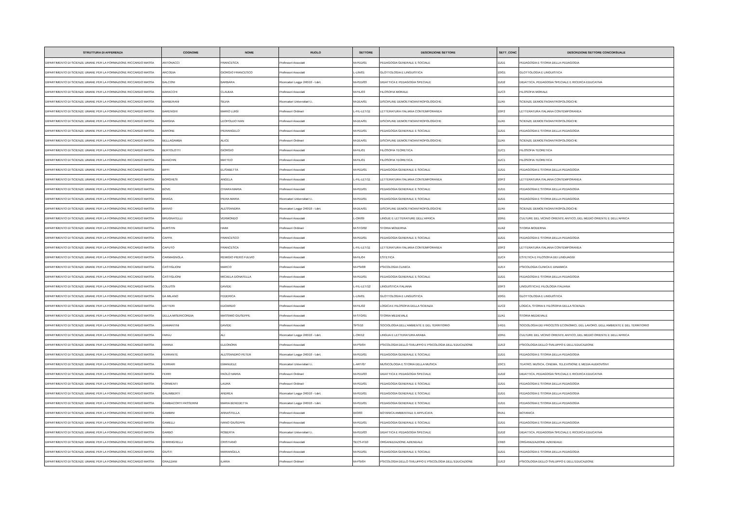| STRUTTURA DI AFFERENZA | COGNOME | NOME | RUOLO | SETTORE | DESCRIZIONE SETTORE | SETT_CONC | DESCRIZIONE SETTORE CONCORSUALE |
| --- | --- | --- | --- | --- | --- | --- | --- |
| DIPARTIMENTO DI SCIENZE UMANE PER LA FORMAZIONE RICCARDO MASSA | ANTONACCI | FRANCESCA | Professori Associati | M-PED/01 | PEDAGOGIA GENERALE E SOCIALE | 11/D1 | PEDAGOGIA E STORIA DELLA PEDAGOGIA |
| DIPARTIMENTO DI SCIENZE UMANE PER LA FORMAZIONE RICCARDO MASSA | ARCODIA | GIORGIO FRANCESCO | Professori Associati | L-LIN/01 | GLOTTOLOGIA E LINGUISTICA | 10/G1 | GLOTTOLOGIA E LINGUISTICA |
| DIPARTIMENTO DI SCIENZE UMANE PER LA FORMAZIONE RICCARDO MASSA | BALCONI | BARBARA | Ricercatori Legge 240/10 - t.det. | M-PED/03 | DIDATTICA E PEDAGOGIA SPECIALE | 11/D2 | DIDATTICA, PEDAGOGIA SPECIALE E RICERCA EDUCATIVA |
| DIPARTIMENTO DI SCIENZE UMANE PER LA FORMAZIONE RICCARDO MASSA | BARACCHI | CLAUDIA | Professori Associati | M-FIL/03 | FILOSOFIA MORALE | 11/C3 | FILOSOFIA MORALE |
| DIPARTIMENTO DI SCIENZE UMANE PER LA FORMAZIONE RICCARDO MASSA | BARBERANI | SILVIA | Ricercatori Universitari t.i. | M-DEA/01 | DISCIPLINE DEMOETNOANTROPOLOGICHE | 11/A5 | SCIENZE DEMOETNOANTROPOLOGICHE |
| DIPARTIMENTO DI SCIENZE UMANE PER LA FORMAZIONE RICCARDO MASSA | BARENGHI | MARIO LUIGI | Professori Ordinari | L-FIL-LET/11 | LETTERATURA ITALIANA CONTEMPORANEA | 10/F2 | LETTERATURA ITALIANA CONTEMPORANEA |
| DIPARTIMENTO DI SCIENZE UMANE PER LA FORMAZIONE RICCARDO MASSA | BARGNA | LEOPOLDO IVAN | Professori Associati | M-DEA/01 | DISCIPLINE DEMOETNOANTROPOLOGICHE | 11/A5 | SCIENZE DEMOETNOANTROPOLOGICHE |
| DIPARTIMENTO DI SCIENZE UMANE PER LA FORMAZIONE RICCARDO MASSA | BARONE | PIERANGELO | Professori Associati | M-PED/01 | PEDAGOGIA GENERALE E SOCIALE | 11/D1 | PEDAGOGIA E STORIA DELLA PEDAGOGIA |
| DIPARTIMENTO DI SCIENZE UMANE PER LA FORMAZIONE RICCARDO MASSA | BELLAGAMBA | ALICE | Professori Ordinari | M-DEA/01 | DISCIPLINE DEMOETNOANTROPOLOGICHE | 11/A5 | SCIENZE DEMOETNOANTROPOLOGICHE |
| DIPARTIMENTO DI SCIENZE UMANE PER LA FORMAZIONE RICCARDO MASSA | BERTOLOTTI | GIORGIO | Professori Associati | M-FIL/01 | FILOSOFIA TEORETICA | 11/C1 | FILOSOFIA TEORETICA |
| DIPARTIMENTO DI SCIENZE UMANE PER LA FORMAZIONE RICCARDO MASSA | BIANCHIN | MATTEO | Professori Associati | M-FIL/01 | FILOSOFIA TEORETICA | 11/C1 | FILOSOFIA TEORETICA |
| DIPARTIMENTO DI SCIENZE UMANE PER LA FORMAZIONE RICCARDO MASSA | BIFFI | ELISABETTA | Professori Associati | M-PED/01 | PEDAGOGIA GENERALE E SOCIALE | 11/D1 | PEDAGOGIA E STORIA DELLA PEDAGOGIA |
| DIPARTIMENTO DI SCIENZE UMANE PER LA FORMAZIONE RICCARDO MASSA | BORGHESI | ANGELA | Professori Associati | L-FIL-LET/11 | LETTERATURA ITALIANA CONTEMPORANEA | 10/F2 | LETTERATURA ITALIANA CONTEMPORANEA |
| DIPARTIMENTO DI SCIENZE UMANE PER LA FORMAZIONE RICCARDO MASSA | BOVE | CHIARA MARIA | Professori Associati | M-PED/01 | PEDAGOGIA GENERALE E SOCIALE | 11/D1 | PEDAGOGIA E STORIA DELLA PEDAGOGIA |
| DIPARTIMENTO DI SCIENZE UMANE PER LA FORMAZIONE RICCARDO MASSA | BRAGA | PIERA MARIA | Ricercatori Universitari t.i. | M-PED/01 | PEDAGOGIA GENERALE E SOCIALE | 11/D1 | PEDAGOGIA E STORIA DELLA PEDAGOGIA |
| DIPARTIMENTO DI SCIENZE UMANE PER LA FORMAZIONE RICCARDO MASSA | BRIVIO | ALESSANDRA | Ricercatori Legge 240/10 - t.det. | M-DEA/01 | DISCIPLINE DEMOETNOANTROPOLOGICHE | 11/A5 | SCIENZE DEMOETNOANTROPOLOGICHE |
| DIPARTIMENTO DI SCIENZE UMANE PER LA FORMAZIONE RICCARDO MASSA | BRUGNATELLI | VERMONDO | Professori Associati | L-OR/09 | LINGUE E LETTERATURE DELL'AFRICA | 10/N1 | CULTURE DEL VICINO ORIENTE ANTICO, DEL MEDIO ORIENTE E DELL'AFRICA |
| DIPARTIMENTO DI SCIENZE UMANE PER LA FORMAZIONE RICCARDO MASSA | BURSTIN | HAIM | Professori Ordinari | M-STO/02 | STORIA MODERNA | 11/A2 | STORIA MODERNA |
| DIPARTIMENTO DI SCIENZE UMANE PER LA FORMAZIONE RICCARDO MASSA | CAPPA | FRANCESCO | Professori Associati | M-PED/01 | PEDAGOGIA GENERALE E SOCIALE | 11/D1 | PEDAGOGIA E STORIA DELLA PEDAGOGIA |
| DIPARTIMENTO DI SCIENZE UMANE PER LA FORMAZIONE RICCARDO MASSA | CAPUTO | FRANCESCA | Professori Associati | L-FIL-LET/11 | LETTERATURA ITALIANA CONTEMPORANEA | 10/F2 | LETTERATURA ITALIANA CONTEMPORANEA |
| DIPARTIMENTO DI SCIENZE UMANE PER LA FORMAZIONE RICCARDO MASSA | CARMAGNOLA | REMIGIO PIERO FULVIO | Professori Associati | M-FIL/04 | ESTETICA | 11/C4 | ESTETICA E FILOSOFIA DEI LINGUAGGI |
| DIPARTIMENTO DI SCIENZE UMANE PER LA FORMAZIONE RICCARDO MASSA | CASTIGLIONI | MARCO | Professori Associati | M-PSI/08 | PSICOLOGIA CLINICA | 11/E4 | PSICOLOGIA CLINICA E DINAMICA |
| DIPARTIMENTO DI SCIENZE UMANE PER LA FORMAZIONE RICCARDO MASSA | CASTIGLIONI | MICAELA DONATELLA | Professori Associati | M-PED/01 | PEDAGOGIA GENERALE E SOCIALE | 11/D1 | PEDAGOGIA E STORIA DELLA PEDAGOGIA |
| DIPARTIMENTO DI SCIENZE UMANE PER LA FORMAZIONE RICCARDO MASSA | COLUSSI | DAVIDE | Professori Associati | L-FIL-LET/12 | LINGUISTICA ITALIANA | 10/F3 | LINGUISTICA E FILOLOGIA ITALIANA |
| DIPARTIMENTO DI SCIENZE UMANE PER LA FORMAZIONE RICCARDO MASSA | DA MILANO | FEDERICA | Professori Associati | L-LIN/01 | GLOTTOLOGIA E LINGUISTICA | 10/G1 | GLOTTOLOGIA E LINGUISTICA |
| DIPARTIMENTO DI SCIENZE UMANE PER LA FORMAZIONE RICCARDO MASSA | DATTERI | EDOARDO | Professori Associati | M-FIL/02 | LOGICA E FILOSOFIA DELLA SCIENZA | 11/C2 | LOGICA, STORIA E FILOSOFIA DELLA SCIENZA |
| DIPARTIMENTO DI SCIENZE UMANE PER LA FORMAZIONE RICCARDO MASSA | DELLA MISERICORDIA | MASSIMO GIUSEPPE | Professori Associati | M-STO/01 | STORIA MEDIEVALE | 11/A1 | STORIA MEDIEVALE |
| DIPARTIMENTO DI SCIENZE UMANE PER LA FORMAZIONE RICCARDO MASSA | DIAMANTINI | DAVIDE | Professori Associati | SPS/10 | SOCIOLOGIA DELL'AMBIENTE E DEL TERRITORIO | 14/D1 | SOCIOLOGIA DEI PROCESSI ECONOMICI, DEL LAVORO, DELL'AMBIENTE E DEL TERRITORIO |
| DIPARTIMENTO DI SCIENZE UMANE PER LA FORMAZIONE RICCARDO MASSA | FARAJ | ALI | Ricercatori Legge 240/10 - t.det. | L-OR/12 | LINGUA E LETTERATURA ARABA | 10/N1 | CULTURE DEL VICINO ORIENTE ANTICO, DEL MEDIO ORIENTE E DELL'AFRICA |
| DIPARTIMENTO DI SCIENZE UMANE PER LA FORMAZIONE RICCARDO MASSA | FARINA | ELEONORA | Professori Associati | M-PSI/04 | PSICOLOGIA DELLO SVILUPPO E PSICOLOGIA DELL'EDUCAZIONE | 11/E2 | PSICOLOGIA DELLO SVILUPPO E DELL'EDUCAZIONE |
| DIPARTIMENTO DI SCIENZE UMANE PER LA FORMAZIONE RICCARDO MASSA | FERRANTE | ALESSANDRO PETER | Ricercatori Legge 240/10 - t.det. | M-PED/01 | PEDAGOGIA GENERALE E SOCIALE | 11/D1 | PEDAGOGIA E STORIA DELLA PEDAGOGIA |
| DIPARTIMENTO DI SCIENZE UMANE PER LA FORMAZIONE RICCARDO MASSA | FERRARI | EMANUELE | Ricercatori Universitari t.i. | L-ART/07 | MUSICOLOGIA E STORIA DELLA MUSICA | 10/C1 | TEATRO, MUSICA, CINEMA, TELEVISIONE E MEDIA AUDIOVISIVI |
| DIPARTIMENTO DI SCIENZE UMANE PER LA FORMAZIONE RICCARDO MASSA | FERRI | PAOLO MARIA | Professori Ordinari | M-PED/03 | DIDATTICA E PEDAGOGIA SPECIALE | 11/D2 | DIDATTICA, PEDAGOGIA SPECIALE E RICERCA EDUCATIVA |
| DIPARTIMENTO DI SCIENZE UMANE PER LA FORMAZIONE RICCARDO MASSA | FORMENTI | LAURA | Professori Ordinari | M-PED/01 | PEDAGOGIA GENERALE E SOCIALE | 11/D1 | PEDAGOGIA E STORIA DELLA PEDAGOGIA |
| DIPARTIMENTO DI SCIENZE UMANE PER LA FORMAZIONE RICCARDO MASSA | GALIMBERTI | ANDREA | Ricercatori Legge 240/10 - t.det. | M-PED/01 | PEDAGOGIA GENERALE E SOCIALE | 11/D1 | PEDAGOGIA E STORIA DELLA PEDAGOGIA |
| DIPARTIMENTO DI SCIENZE UMANE PER LA FORMAZIONE RICCARDO MASSA | GAMBACORTI PASSERINI | MARIA BENEDETTA | Ricercatori Legge 240/10 - t.det. | M-PED/01 | PEDAGOGIA GENERALE E SOCIALE | 11/D1 | PEDAGOGIA E STORIA DELLA PEDAGOGIA |
| DIPARTIMENTO DI SCIENZE UMANE PER LA FORMAZIONE RICCARDO MASSA | GAMBINI | ANNASTELLA | Professori Associati | BIO/03 | BOTANICA AMBIENTALE E APPLICATA | 05/A1 | BOTANICA |
| DIPARTIMENTO DI SCIENZE UMANE PER LA FORMAZIONE RICCARDO MASSA | GAMELLI | IVANO GIUSEPPE | Professori Associati | M-PED/01 | PEDAGOGIA GENERALE E SOCIALE | 11/D1 | PEDAGOGIA E STORIA DELLA PEDAGOGIA |
| DIPARTIMENTO DI SCIENZE UMANE PER LA FORMAZIONE RICCARDO MASSA | GARBO | ROBERTA | Ricercatori Universitari t.i. | M-PED/03 | DIDATTICA E PEDAGOGIA SPECIALE | 11/D2 | DIDATTICA, PEDAGOGIA SPECIALE E RICERCA EDUCATIVA |
| DIPARTIMENTO DI SCIENZE UMANE PER LA FORMAZIONE RICCARDO MASSA | GHIRINGHELLI | CRISTIANO | Professori Associati | SECS-P/10 | ORGANIZZAZIONE AZIENDALE | 13/B3 | ORGANIZZAZIONE AZIENDALE |
| DIPARTIMENTO DI SCIENZE UMANE PER LA FORMAZIONE RICCARDO MASSA | GIUSTI | MARIANGELA | Professori Associati | M-PED/01 | PEDAGOGIA GENERALE E SOCIALE | 11/D1 | PEDAGOGIA E STORIA DELLA PEDAGOGIA |
| DIPARTIMENTO DI SCIENZE UMANE PER LA FORMAZIONE RICCARDO MASSA | GRAZZANI | ILARIA | Professori Ordinari | M-PSI/04 | PSICOLOGIA DELLO SVILUPPO E PSICOLOGIA DELL'EDUCAZIONE | 11/E2 | PSICOLOGIA DELLO SVILUPPO E DELL'EDUCAZIONE |